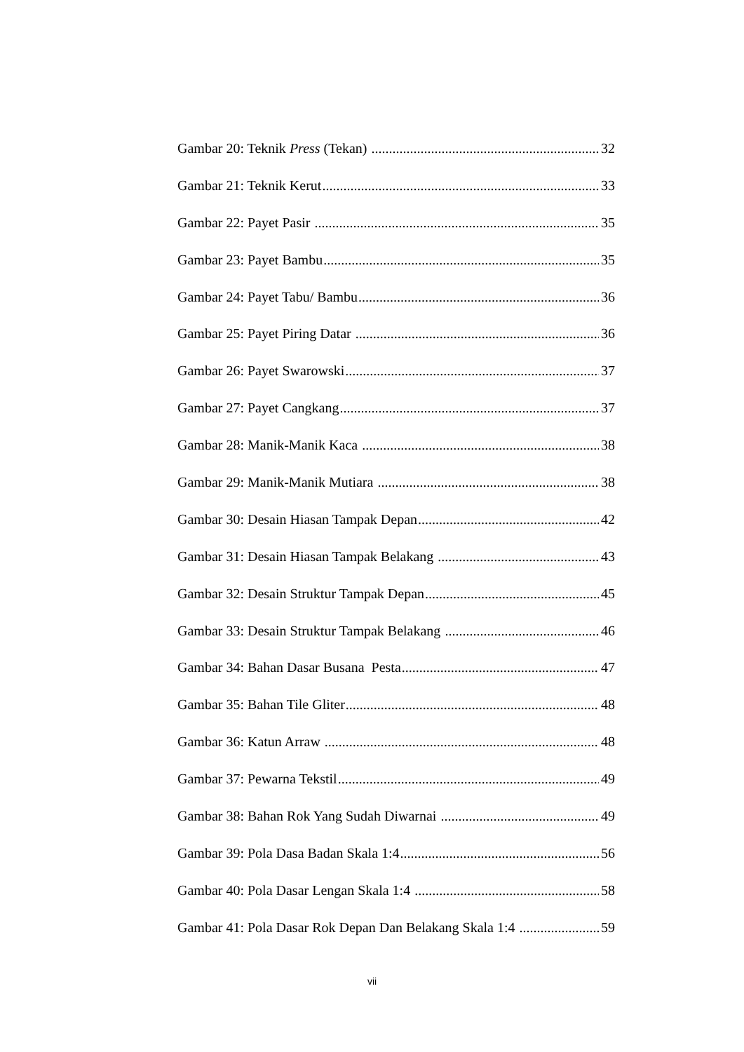Gambar 20: Teknik Press (Tekan) 32
Gambar 21: Teknik Kerut 33
Gambar 22: Payet Pasir 35
Gambar 23: Payet Bambu 35
Gambar 24: Payet Tabu/ Bambu 36
Gambar 25: Payet Piring Datar 36
Gambar 26: Payet Swarowski 37
Gambar 27: Payet Cangkang 37
Gambar 28: Manik-Manik Kaca 38
Gambar 29: Manik-Manik Mutiara 38
Gambar 30: Desain Hiasan Tampak Depan 42
Gambar 31: Desain Hiasan Tampak Belakang 43
Gambar 32: Desain Struktur Tampak Depan 45
Gambar 33: Desain Struktur Tampak Belakang 46
Gambar 34: Bahan Dasar Busana Pesta 47
Gambar 35: Bahan Tile Gliter 48
Gambar 36: Katun Arraw 48
Gambar 37: Pewarna Tekstil 49
Gambar 38: Bahan Rok Yang Sudah Diwarnai 49
Gambar 39: Pola Dasa Badan Skala 1:4 56
Gambar 40: Pola Dasar Lengan Skala 1:4 58
Gambar 41: Pola Dasar Rok Depan Dan Belakang Skala 1:4 59
vii